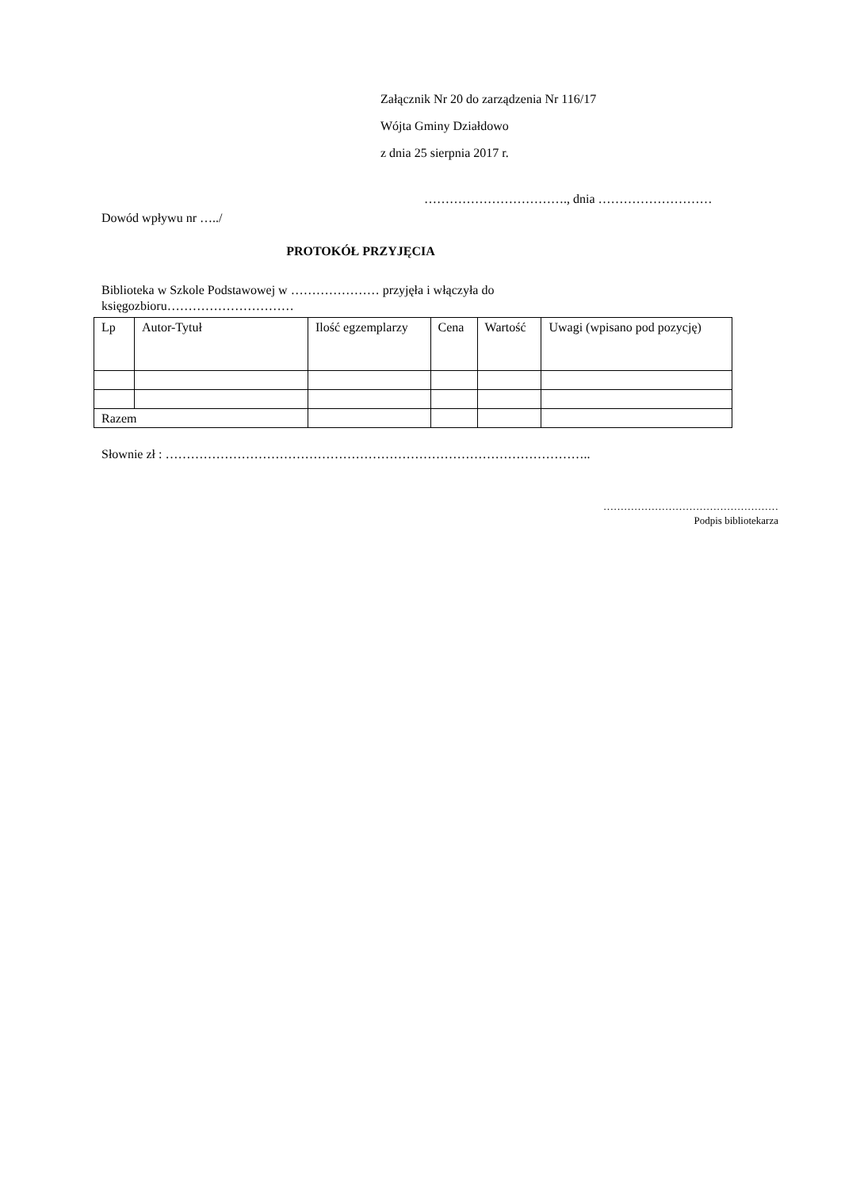Załącznik Nr 20 do zarządzenia Nr 116/17
Wójta Gminy Działdowo
z dnia 25 sierpnia 2017 r.
……………………………., dnia ………………………
Dowód wpływu nr …../
PROTOKÓŁ PRZYJĘCIA
Biblioteka w Szkole Podstawowej w ………………… przyjęła i włączyła do księgozbioru…………………………
| Lp | Autor-Tytuł | Ilość egzemplarzy | Cena | Wartość | Uwagi (wpisano pod pozycję) |
| --- | --- | --- | --- | --- | --- |
| Razem | | | | | |
Słownie zł : ………………………………………………………………………………………..
……………………………………………
Podpis bibliotekarza